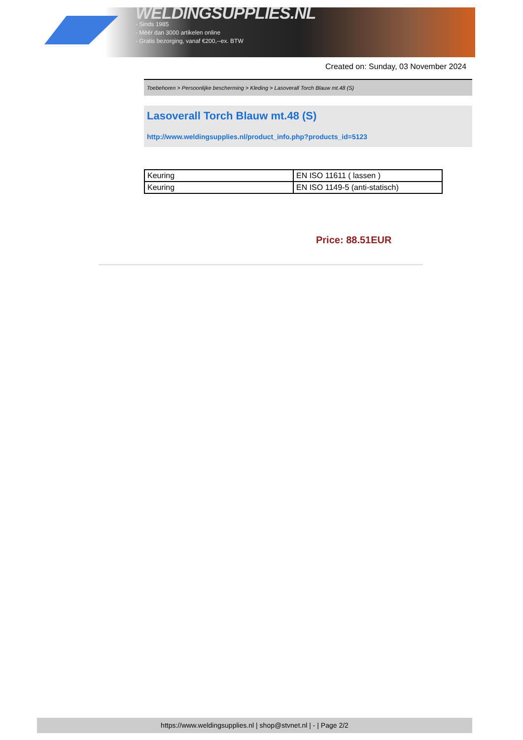WELDINGSUPPLIES.NL
- Sinds 1985
- Méér dan 3000 artikelen online
- Gratis bezorging, vanaf €200,--ex. BTW
Created on: Sunday, 03 November 2024
Toebehoren > Persoonlijke bescherming > Kleding > Lasoverall Torch Blauw mt.48 (S)
Lasoverall Torch Blauw mt.48 (S)
http://www.weldingsupplies.nl/product_info.php?products_id=5123
| Keuring | EN ISO 11611 ( lassen ) |
| Keuring | EN ISO 1149-5 (anti-statisch) |
Price: 88.51EUR
https://www.weldingsupplies.nl | shop@stvnet.nl | - | Page 2/2